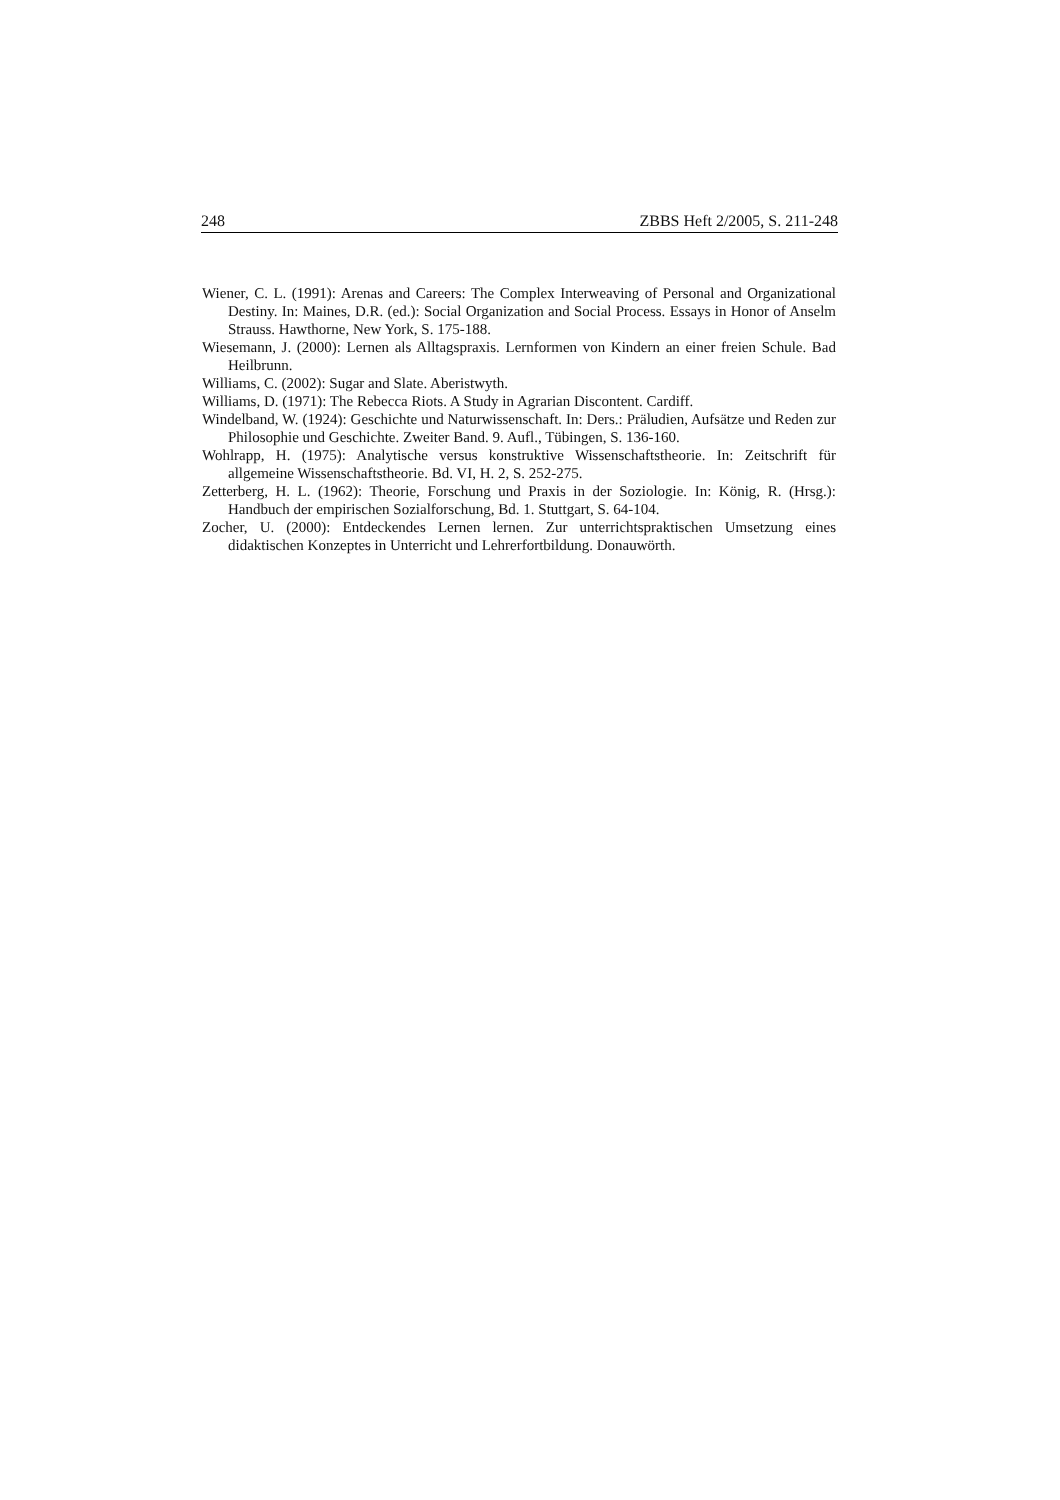248 ZBBS Heft 2/2005, S. 211-248
Wiener, C. L. (1991): Arenas and Careers: The Complex Interweaving of Personal and Organizational Destiny. In: Maines, D.R. (ed.): Social Organization and Social Process. Essays in Honor of Anselm Strauss. Hawthorne, New York, S. 175-188.
Wiesemann, J. (2000): Lernen als Alltagspraxis. Lernformen von Kindern an einer freien Schule. Bad Heilbrunn.
Williams, C. (2002): Sugar and Slate. Aberistwyth.
Williams, D. (1971): The Rebecca Riots. A Study in Agrarian Discontent. Cardiff.
Windelband, W. (1924): Geschichte und Naturwissenschaft. In: Ders.: Präludien, Aufsätze und Reden zur Philosophie und Geschichte. Zweiter Band. 9. Aufl., Tübingen, S. 136-160.
Wohlrapp, H. (1975): Analytische versus konstruktive Wissenschaftstheorie. In: Zeitschrift für allgemeine Wissenschaftstheorie. Bd. VI, H. 2, S. 252-275.
Zetterberg, H. L. (1962): Theorie, Forschung und Praxis in der Soziologie. In: König, R. (Hrsg.): Handbuch der empirischen Sozialforschung, Bd. 1. Stuttgart, S. 64-104.
Zocher, U. (2000): Entdeckendes Lernen lernen. Zur unterrichtspraktischen Umsetzung eines didaktischen Konzeptes in Unterricht und Lehrerfortbildung. Donauwörth.